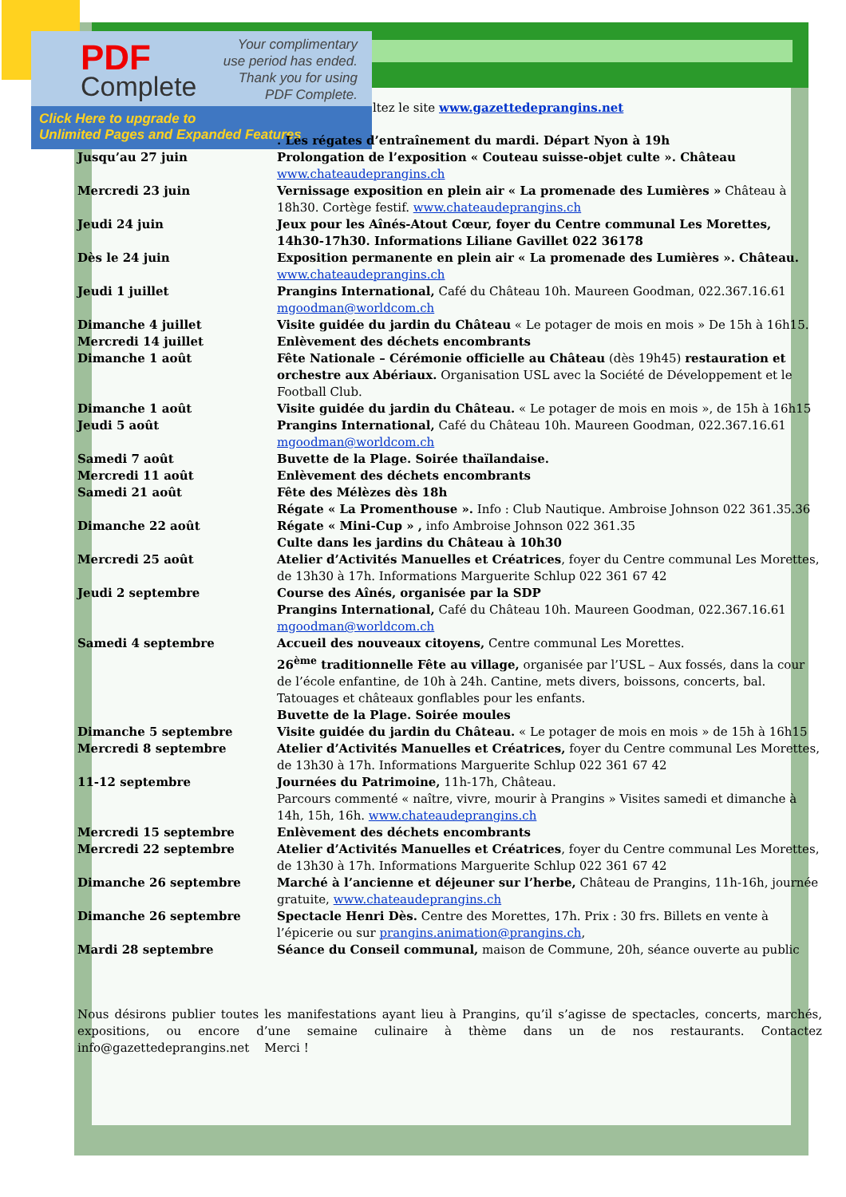PDF
Complete
Your complimentary
use period has ended.
Thank you for using
PDF Complete.
Click Here to upgrade to
Unlimited Pages and Expanded Features
ltez le site www.gazettedeprangins.net
| | . Les régates d’entraînement du mardi. Départ Nyon à 19h |
| Jusqu’au 27 juin | Prolongation de l’exposition « Couteau suisse-objet culte ». Château www.chateaudeprangins.ch |
| Mercredi 23 juin | Vernissage exposition en plein air « La promenade des Lumières » Château à 18h30. Cortège festif. www.chateaudeprangins.ch |
| Jeudi 24 juin | Jeux pour les Aînés-Atout Cœur, foyer du Centre communal Les Morettes, 14h30-17h30. Informations Liliane Gavillet 022 36178 |
| Dès le 24 juin | Exposition permanente en plein air « La promenade des Lumières ». Château. www.chateaudeprangins.ch |
| Jeudi 1 juillet | Prangins International, Café du Château 10h. Maureen Goodman, 022.367.16.61 mgoodman@worldcom.ch |
| Dimanche 4 juillet | Visite guidée du jardin du Château « Le potager de mois en mois » De 15h à 16h15. |
| Mercredi 14 juillet | Enlèvement des déchets encombrants |
| Dimanche 1 août | Fête Nationale – Cérémonie officielle au Château (dès 19h45) restauration et orchestre aux Abériaux. Organisation USL avec la Société de Développement et le Football Club. |
| Dimanche 1 août | Visite guidée du jardin du Château. « Le potager de mois en mois », de 15h à 16h15 |
| Jeudi 5 août | Prangins International, Café du Château 10h. Maureen Goodman, 022.367.16.61 mgoodman@worldcom.ch |
| Samedi 7 août | Buvette de la Plage. Soirée thaïlandaise. |
| Mercredi 11 août | Enlèvement des déchets encombrants |
| Samedi 21 août | Fête des Mélèzes dès 18h Régate « La Promenthouse ». Info : Club Nautique. Ambroise Johnson 022 361.35.36 |
| Dimanche 22 août | Régate « Mini-Cup » , info Ambroise Johnson 022 361.35 Culte dans les jardins du Château à 10h30 |
| Mercredi 25 août | Atelier d’Activités Manuelles et Créatrices , foyer du Centre communal Les Morettes, de 13h30 à 17h. Informations Marguerite Schlup 022 361 67 42 |
| Jeudi 2 septembre | Course des Aînés, organisée par la SDP Prangins International, Café du Château 10h. Maureen Goodman, 022.367.16.61 mgoodman@worldcom.ch |
| Samedi 4 septembre | Accueil des nouveaux citoyens, Centre communal Les Morettes. 26<sup>ème</sup> traditionnelle Fête au village, organisée par l’USL – Aux fossés, dans la cour de l’école enfantine, de 10h à 24h. Cantine, mets divers, boissons, concerts, bal. Tatouages et châteaux gonflables pour les enfants. Buvette de la Plage. Soirée moules |
| Dimanche 5 septembre | Visite guidée du jardin du Château. « Le potager de mois en mois » de 15h à 16h15 |
| Mercredi 8 septembre | Atelier d’Activités Manuelles et Créatrices, foyer du Centre communal Les Morettes, de 13h30 à 17h. Informations Marguerite Schlup 022 361 67 42 |
| 11-12 septembre | Journées du Patrimoine, 11h-17h, Château. Parcours commenté « naître, vivre, mourir à Prangins » Visites samedi et dimanche à 14h, 15h, 16h. www.chateaudeprangins.ch |
| Mercredi 15 septembre | Enlèvement des déchets encombrants |
| Mercredi 22 septembre | Atelier d’Activités Manuelles et Créatrices , foyer du Centre communal Les Morettes, de 13h30 à 17h. Informations Marguerite Schlup 022 361 67 42 |
| Dimanche 26 septembre | Marché à l’ancienne et déjeuner sur l’herbe, Château de Prangins, 11h-16h, journée gratuite, www.chateaudeprangins.ch |
| Dimanche 26 septembre | Spectacle Henri Dès. Centre des Morettes, 17h. Prix : 30 frs. Billets en vente à l’épicerie ou sur prangins.animation@prangins.ch , |
| Mardi 28 septembre | Séance du Conseil communal, maison de Commune, 20h, séance ouverte au public |
Nous désirons publier toutes les manifestations ayant lieu à Prangins, qu’il s’agisse de spectacles, concerts, marchés, expositions, ou encore d’une semaine culinaire à thème dans un de nos restaurants. Contactez info@gazettedeprangins.net Merci !